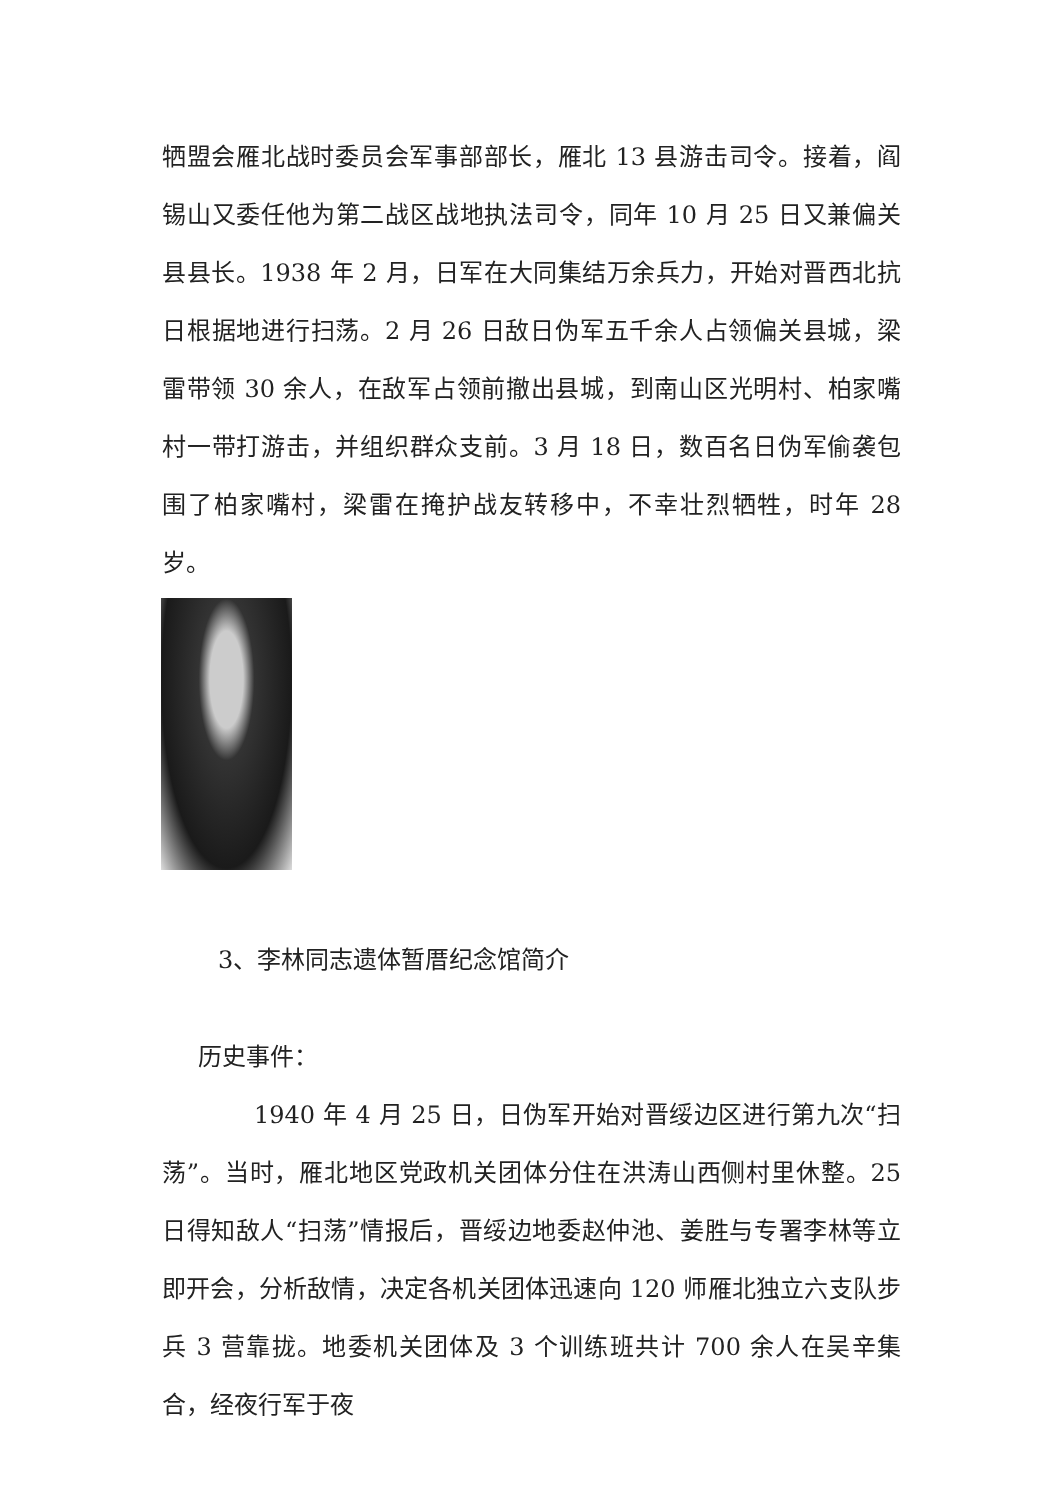牺盟会雁北战时委员会军事部部长，雁北 13 县游击司令。接着，阎锡山又委任他为第二战区战地执法司令，同年 10 月 25 日又兼偏关县县长。1938 年 2 月，日军在大同集结万余兵力，开始对晋西北抗日根据地进行扫荡。2 月 26 日敌日伪军五千余人占领偏关县城，梁雷带领 30 余人，在敌军占领前撤出县城，到南山区光明村、柏家嘴村一带打游击，并组织群众支前。3 月 18 日，数百名日伪军偷袭包围了柏家嘴村，梁雷在掩护战友转移中，不幸壮烈牺牲，时年 28 岁。
3、李林同志遗体暂厝纪念馆简介
历史事件：
1940 年 4 月 25 日，日伪军开始对晋绥边区进行第九次“扫荡”。当时，雁北地区党政机关团体分住在洪涛山西侧村里休整。25 日得知敌人“扫荡”情报后，晋绥边地委赵仲池、姜胜与专署李林等立即开会，分析敌情，决定各机关团体迅速向 120 师雁北独立六支队步兵 3 营靠拢。地委机关团体及 3 个训练班共计 700 余人在吴辛集合，经夜行军于夜